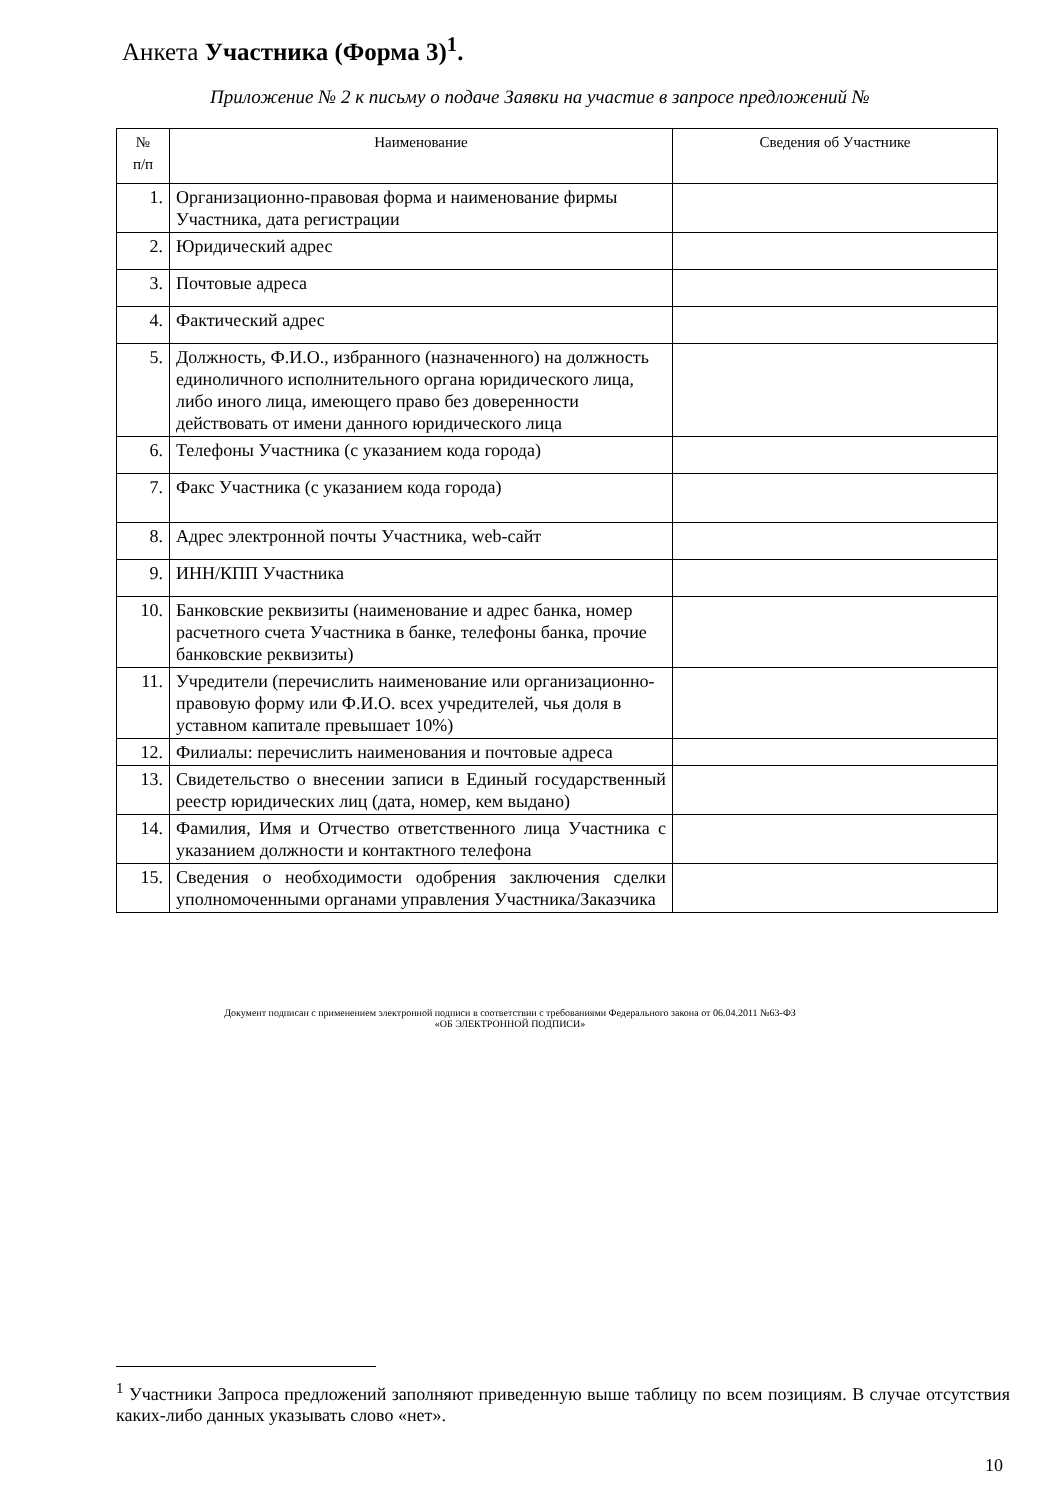Анкета Участника (Форма 3)<sup>1</sup>.
Приложение № 2 к письму о подаче Заявки на участие в запросе предложений №
| № п/п | Наименование | Сведения об Участнике |
| --- | --- | --- |
| 1. | Организационно-правовая форма и наименование фирмы Участника, дата регистрации | |
| 2. | Юридический адрес | |
| 3. | Почтовые адреса | |
| 4. | Фактический адрес | |
| 5. | Должность, Ф.И.О., избранного (назначенного) на должность единоличного исполнительного органа юридического лица, либо иного лица, имеющего право без доверенности действовать от имени данного юридического лица | |
| 6. | Телефоны Участника (с указанием кода города) | |
| 7. | Факс Участника (с указанием кода города) | |
| 8. | Адрес электронной почты Участника, web-сайт | |
| 9. | ИНН/КПП Участника | |
| 10. | Банковские реквизиты (наименование и адрес банка, номер расчетного счета Участника в банке, телефоны банка, прочие банковские реквизиты) | |
| 11. | Учредители (перечислить наименование или организационно-правовую форму или Ф.И.О. всех учредителей, чья доля в уставном капитале превышает 10%) | |
| 12. | Филиалы: перечислить наименования и почтовые адреса | |
| 13. | Свидетельство о внесении записи в Единый государственный реестр юридических лиц (дата, номер, кем выдано) | |
| 14. | Фамилия, Имя и Отчество ответственного лица Участника с указанием должности и контактного телефона | |
| 15. | Сведения о необходимости одобрения заключения сделки уполномоченными органами управления Участника/Заказчика | |
Документ подписан с применением электронной подписи в соответствии с требованиями Федерального закона от 06.04.2011 №63-ФЗ
«ОБ ЭЛЕКТРОННОЙ ПОДПИСИ»
<sup>1</sup> Участники Запроса предложений заполняют приведенную выше таблицу по всем позициям. В случае отсутствия каких-либо данных указывать слово «нет».
10